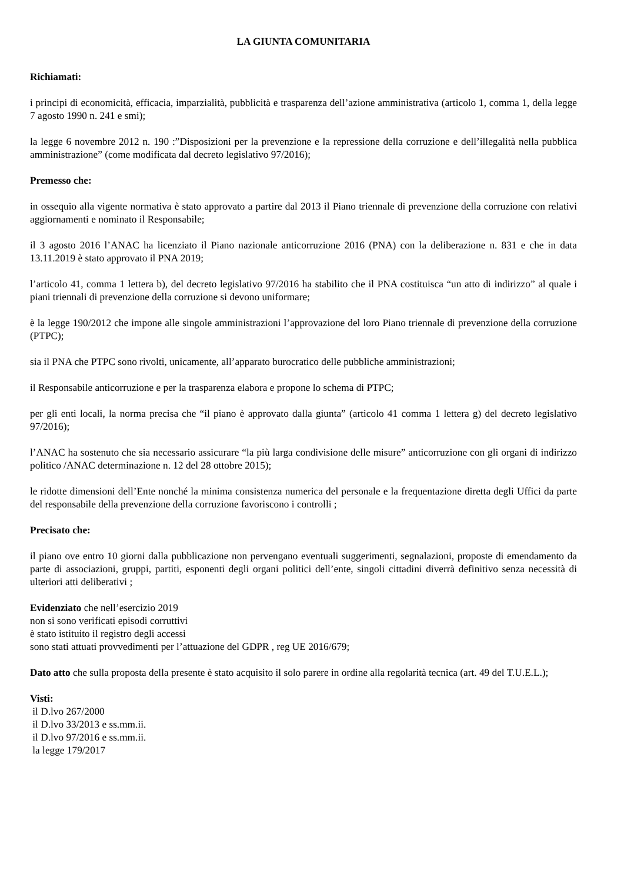LA GIUNTA COMUNITARIA
Richiamati:
i principi di economicità, efficacia, imparzialità, pubblicità e trasparenza dell’azione amministrativa (articolo 1, comma 1, della legge 7 agosto 1990 n. 241 e smi);
la legge 6 novembre 2012 n. 190 :”Disposizioni per la prevenzione e la repressione della corruzione e dell’illegalità nella pubblica amministrazione” (come modificata dal decreto legislativo 97/2016);
Premesso che:
in ossequio alla vigente normativa è stato approvato a partire dal 2013 il Piano triennale di prevenzione della corruzione con relativi aggiornamenti e nominato il Responsabile;
il 3 agosto 2016 l’ANAC ha licenziato il Piano nazionale anticorruzione 2016 (PNA) con la deliberazione n. 831 e che in data 13.11.2019 è stato approvato il PNA 2019;
l’articolo 41, comma 1 lettera b), del decreto legislativo 97/2016 ha stabilito che il PNA costituisca “un atto di indirizzo” al quale i piani triennali di prevenzione della corruzione si devono uniformare;
è la legge 190/2012 che impone alle singole amministrazioni l’approvazione del loro Piano triennale di prevenzione della corruzione (PTPC);
sia il PNA che PTPC sono rivolti, unicamente, all’apparato burocratico delle pubbliche amministrazioni;
il Responsabile anticorruzione e per la trasparenza elabora e propone lo schema di PTPC;
per gli enti locali, la norma precisa che “il piano è approvato dalla giunta” (articolo 41 comma 1 lettera g) del decreto legislativo 97/2016);
l’ANAC ha sostenuto che sia necessario assicurare “la più larga condivisione delle misure” anticorruzione con gli organi di indirizzo politico /ANAC determinazione n. 12 del 28 ottobre 2015);
le ridotte dimensioni dell’Ente nonché la minima consistenza numerica del personale e la frequentazione diretta degli Uffici da parte del responsabile della prevenzione della corruzione favoriscono i controlli ;
Precisato che:
il piano ove entro 10 giorni dalla pubblicazione non pervengano eventuali suggerimenti, segnalazioni, proposte di emendamento da parte di associazioni, gruppi, partiti, esponenti degli organi politici dell’ente, singoli cittadini diverrà definitivo senza necessità di ulteriori atti deliberativi ;
Evidenziato che nell’esercizio 2019
non si sono verificati episodi corruttivi
è stato istituito il registro degli accessi
sono stati attuati provvedimenti per l’attuazione del GDPR , reg UE 2016/679;
Dato atto che sulla proposta della presente è stato acquisito il solo parere in ordine alla regolarità tecnica (art. 49 del T.U.E.L.);
Visti:
il D.lvo 267/2000
il D.lvo 33/2013 e ss.mm.ii.
il D.lvo 97/2016 e ss.mm.ii.
la legge 179/2017